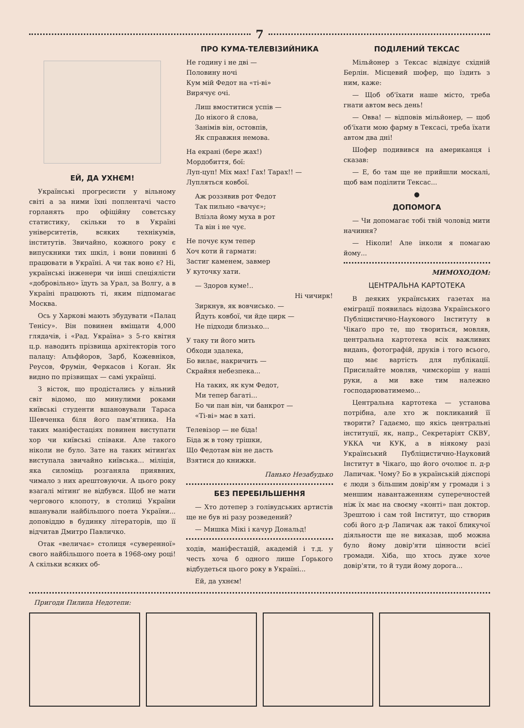7
ЕЙ, ДА УХНЄМ!
Українські прогресисти у вільному світі а за ними їхні поплентачі часто горланять про офіційну совєтську статистику, скільки то в Україні університетів, всяких технікумів, інститутів. Звичайно, кожного року є випускники тих шкіл, і вони повинні б працювати в Україні. А чи так воно є? Ні, українські інженери чи інші спеціялісти «добровільно» їдуть за Урал, за Волгу, а в Україні працюють ті, яким підпомагає Москва.
Ось у Харкові мають збудувати «Палац Тенісу». Він повинен вміщати 4,000 глядачів, і «Рад. Україна» з 5-го квітня ц.р. наводить прізвища архітекторів того палацу: Альфйоров, Зарб, Кожевніков, Реусов, Фрумін, Феркасов і Коган. Як видно по прізвищах — самі українці.
З вісток, що продістались у вільний світ відомо, що минулими роками київські студенти вшановували Тараса Шевченка біля його пам'ятника. На таких маніфестаціях повинен виступати хор чи київські співаки. Але такого ніколи не було. Зате на таких мітинґах виступала звичайно київська... міліція, яка силоміць розганяла приявних, чимало з них арештовуючи. А цього року взагалі мітинґ не відбувся. Щоб не мати чергового клопоту, в столиці України вшанували найбільшого поета України... доповіддю в будинку літераторів, що її відчитав Дмитро Павличко.
Отак «величає» столиця «суверенної» свого найбільшого поета в 1968-ому році! А скільки всяких об-
ПРО КУМА-ТЕЛЕВІЗИЙНИКА
Не годину і не дві —
Половину ночі
Кум мій Федот на «ті-ві»
Вирячує очі.
Лиш вмоститися успів —
До нікого й слова,
Занімів він, остовпів,
Як справжня немова.
На екрані (бере жах!)
Мордобиття, бої:
Луп-цуп! Міх мах! Гах! Тарах!! —
Лупляться ковбої.
Аж роззявив рот Федот
Так пильно «вачує»;
Влізла йому муха в рот
Та він і не чує.
Не почує кум тепер
Хоч коти й гармати:
Застиг каменем, завмер
У куточку хати.
— Здоров куме!..
Ні чичирк!
Зиркнув, як вовчисько. —
Йдуть ковбої, чи йде цирк —
Не підходи близько...
У таку ти його мить
Обходи здалека,
Бо вилає, накричить —
Скрайня небезпека...
На таких, як кум Федот,
Ми тепер багаті...
Бо чи пан він, чи банкрот —
«Ті-ві» має в хаті.
Телевізор — не біда!
Біда ж в тому трішки,
Що Федотам він не дасть
Взятися до книжки.
Панько Незабудько
БЕЗ ПЕРЕБІЛЬШЕННЯ
— Хто дотепер з голівудських артистів ще не був ні разу розведений?
— Мишка Мікі і качур Дональд!
ходів, маніфестацій, академій і т.д. у честь хоча б одного лише Ґорького відбудеться цього року в Україні...
Ей, да ухнєм!
ПОДІЛЕНИЙ ТЕКСАС
Мільйонер з Тексас відвідує східній Берлін. Місцевий шофер, що їздить з ним, каже:
— Щоб об'їхати наше місто, треба гнати автом весь день!
— Овва! — відповів мільйонер, — щоб об'їхати мою фарму в Тексасі, треба їхати автом два дні!
Шофер подивився на американця і сказав:
— Е, бо там ще не прийшли москалі, щоб вам поділити Тексас...
●
ДОПОМОГА
— Чи допомагає тобі твій чоловід мити начиння?
— Ніколи! Але інколи я помагаю йому...
МИМОХОДОМ:
ЦЕНТРАЛЬНА КАРТОТЕКА
В деяких українських газетах на еміграції появилась відозва Українського Публіцистично-Наукового Інституту в Чікаґо про те, що твориться, мовляв, центральна картотека всіх важливих видань, фотографій, друків і того всього, що має вартість для публікації. Присилайте мовляв, чимскоріш у наші руки, а ми вже тим належно господарюватимемо...
Центральна картотека — установа потрібна, але хто ж покликаний її творити? Гадаємо, що якісь центральні інституції, як, напр., Секретаріят СКВУ, УККА чи КУК, а в ніякому разі Український Публіцистично-Науковий Інститут в Чікаґо, що його очолює п. д-р Лапичак. Чому? Бо в українській діяспорі є люди з більшим довір'ям у громади і з меншим навантаженням суперечностей ніж їх має на своєму «конті» пан доктор. Зрештою і сам той Інститут, що створив собі його д-р Лапичак аж такої бликучої діяльности ще не виказав, щоб можна було йому довір'яти цінности всієї громади. Хіба, що хтось дуже хоче довір'яти, то й туди йому дорога...
Пригоди Пилипа Недотепи: